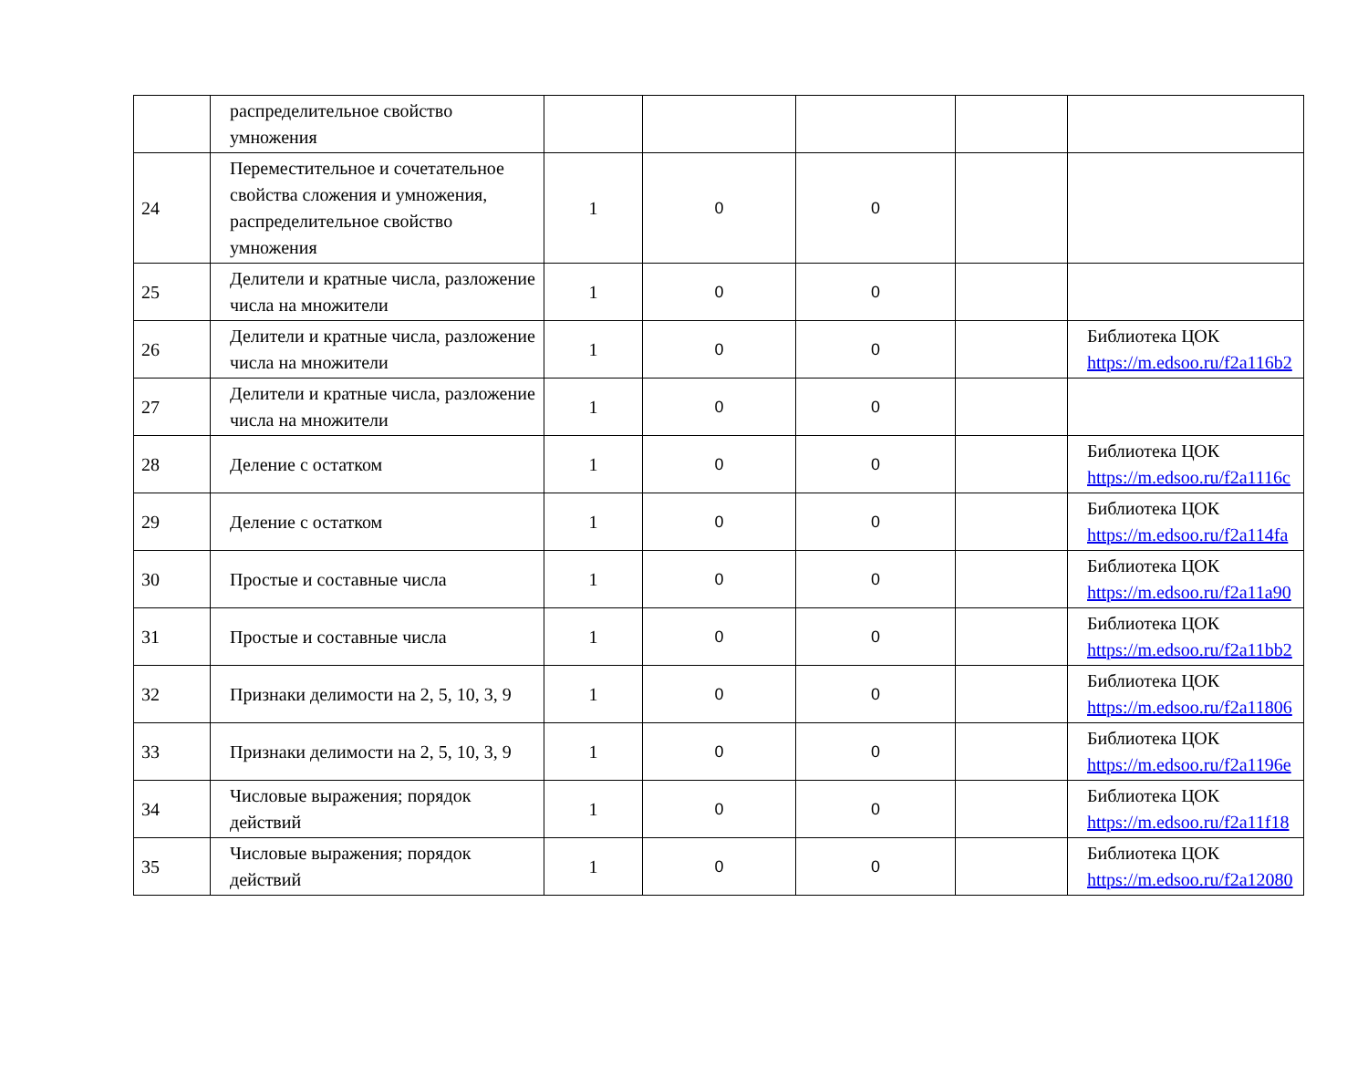| | распределительное свойство умножения | | | | | |
| 24 | Переместительное и сочетательное свойства сложения и умножения, распределительное свойство умножения | 1 | 0 | 0 | | |
| 25 | Делители и кратные числа, разложение числа на множители | 1 | 0 | 0 | | |
| 26 | Делители и кратные числа, разложение числа на множители | 1 | 0 | 0 | | Библиотека ЦОК https://m.edsoo.ru/f2a116b2 |
| 27 | Делители и кратные числа, разложение числа на множители | 1 | 0 | 0 | | |
| 28 | Деление с остатком | 1 | 0 | 0 | | Библиотека ЦОК https://m.edsoo.ru/f2a1116c |
| 29 | Деление с остатком | 1 | 0 | 0 | | Библиотека ЦОК https://m.edsoo.ru/f2a114fa |
| 30 | Простые и составные числа | 1 | 0 | 0 | | Библиотека ЦОК https://m.edsoo.ru/f2a11a90 |
| 31 | Простые и составные числа | 1 | 0 | 0 | | Библиотека ЦОК https://m.edsoo.ru/f2a11bb2 |
| 32 | Признаки делимости на 2, 5, 10, 3, 9 | 1 | 0 | 0 | | Библиотека ЦОК https://m.edsoo.ru/f2a11806 |
| 33 | Признаки делимости на 2, 5, 10, 3, 9 | 1 | 0 | 0 | | Библиотека ЦОК https://m.edsoo.ru/f2a1196e |
| 34 | Числовые выражения; порядок действий | 1 | 0 | 0 | | Библиотека ЦОК https://m.edsoo.ru/f2a11f18 |
| 35 | Числовые выражения; порядок действий | 1 | 0 | 0 | | Библиотека ЦОК https://m.edsoo.ru/f2a12080 |